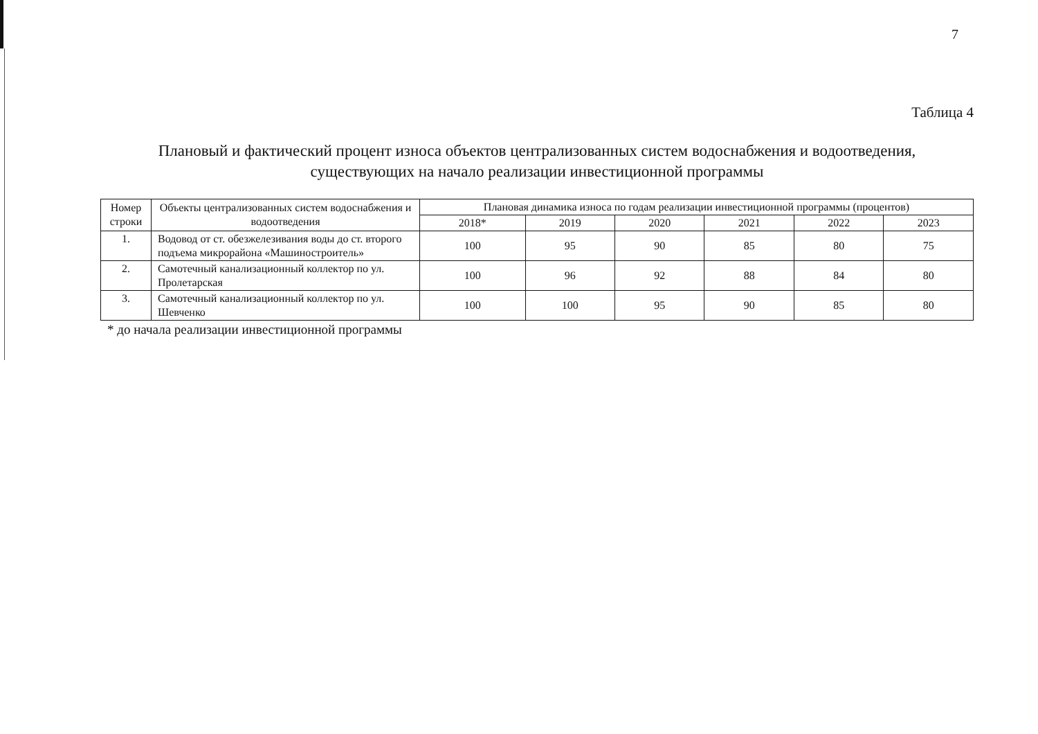7
Таблица 4
Плановый и фактический процент износа объектов централизованных систем водоснабжения и водоотведения,
существующих на начало реализации инвестиционной программы
| Номер строки | Объекты централизованных систем водоснабжения и водоотведения | Плановая динамика износа по годам реализации инвестиционной программы (процентов) | | | | | |
| --- | --- | --- | --- | --- | --- | --- | --- |
| | | 2018* | 2019 | 2020 | 2021 | 2022 | 2023 |
| 1. | Водовод от ст. обезжелезивания воды до ст. второго подъема микрорайона «Машиностроитель» | 100 | 95 | 90 | 85 | 80 | 75 |
| 2. | Самотечный канализационный коллектор по ул. Пролетарская | 100 | 96 | 92 | 88 | 84 | 80 |
| 3. | Самотечный канализационный коллектор по ул. Шевченко | 100 | 100 | 95 | 90 | 85 | 80 |
* до начала реализации инвестиционной программы